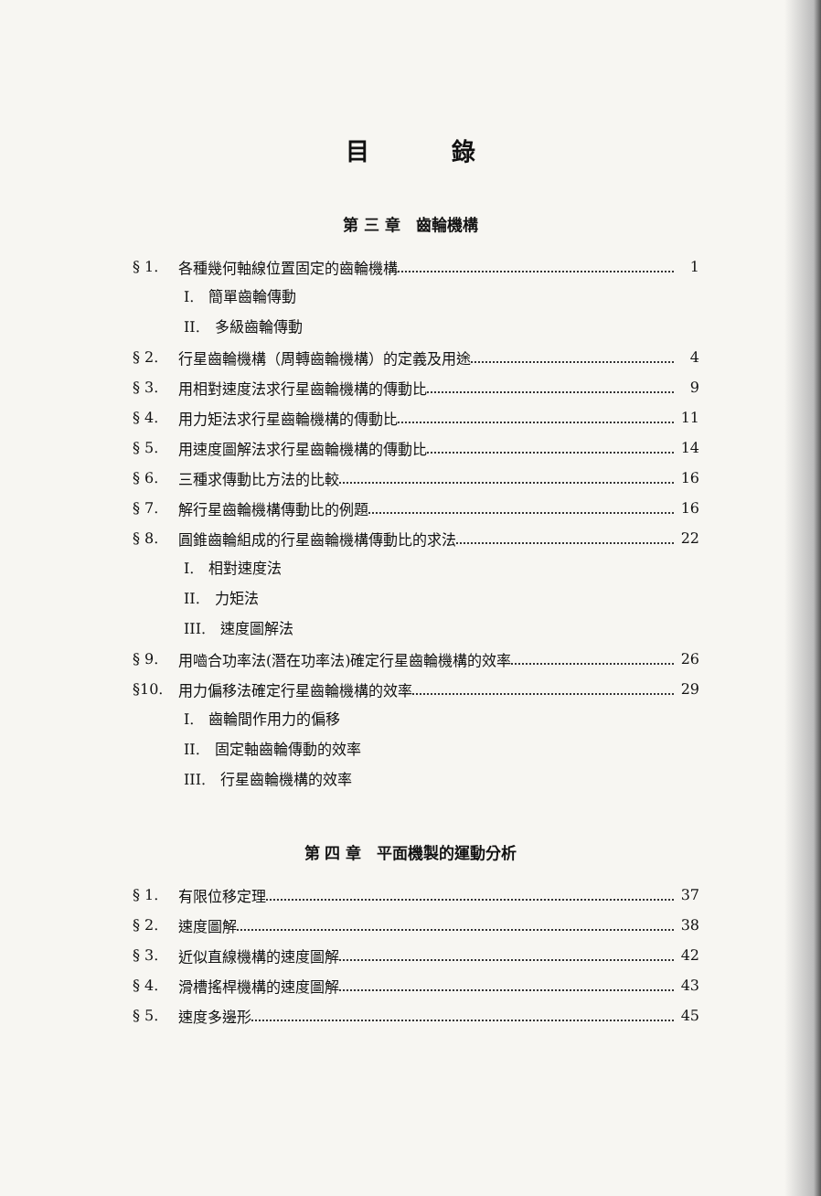目錄
第 三 章　齒輪機構
§ 1. 各種幾何軸線位置固定的齒輪機構 1
I.　簡單齒輪傳動
II.　多級齒輪傳動
§ 2. 行星齒輪機構（周轉齒輪機構）的定義及用途 4
§ 3. 用相對速度法求行星齒輪機構的傳動比 9
§ 4. 用力矩法求行星齒輪機構的傳動比 11
§ 5. 用速度圖解法求行星齒輪機構的傳動比 14
§ 6. 三種求傳動比方法的比較 16
§ 7. 解行星齒輪機構傳動比的例題 16
§ 8. 圓錐齒輪組成的行星齒輪機構傳動比的求法 22
I.　相對速度法
II.　力矩法
III.　速度圖解法
§ 9. 用嚙合功率法(潛在功率法)確定行星齒輪機構的效率 26
§10. 用力偏移法確定行星齒輪機構的效率 29
I.　齒輪間作用力的偏移
II.　固定軸齒輪傳動的效率
III.　行星齒輪機構的效率
第 四 章　平面機製的運動分析
§ 1. 有限位移定理 37
§ 2. 速度圖解 38
§ 3. 近似直線機構的速度圖解 42
§ 4. 滑槽搖桿機構的速度圖解 43
§ 5. 速度多邊形 45